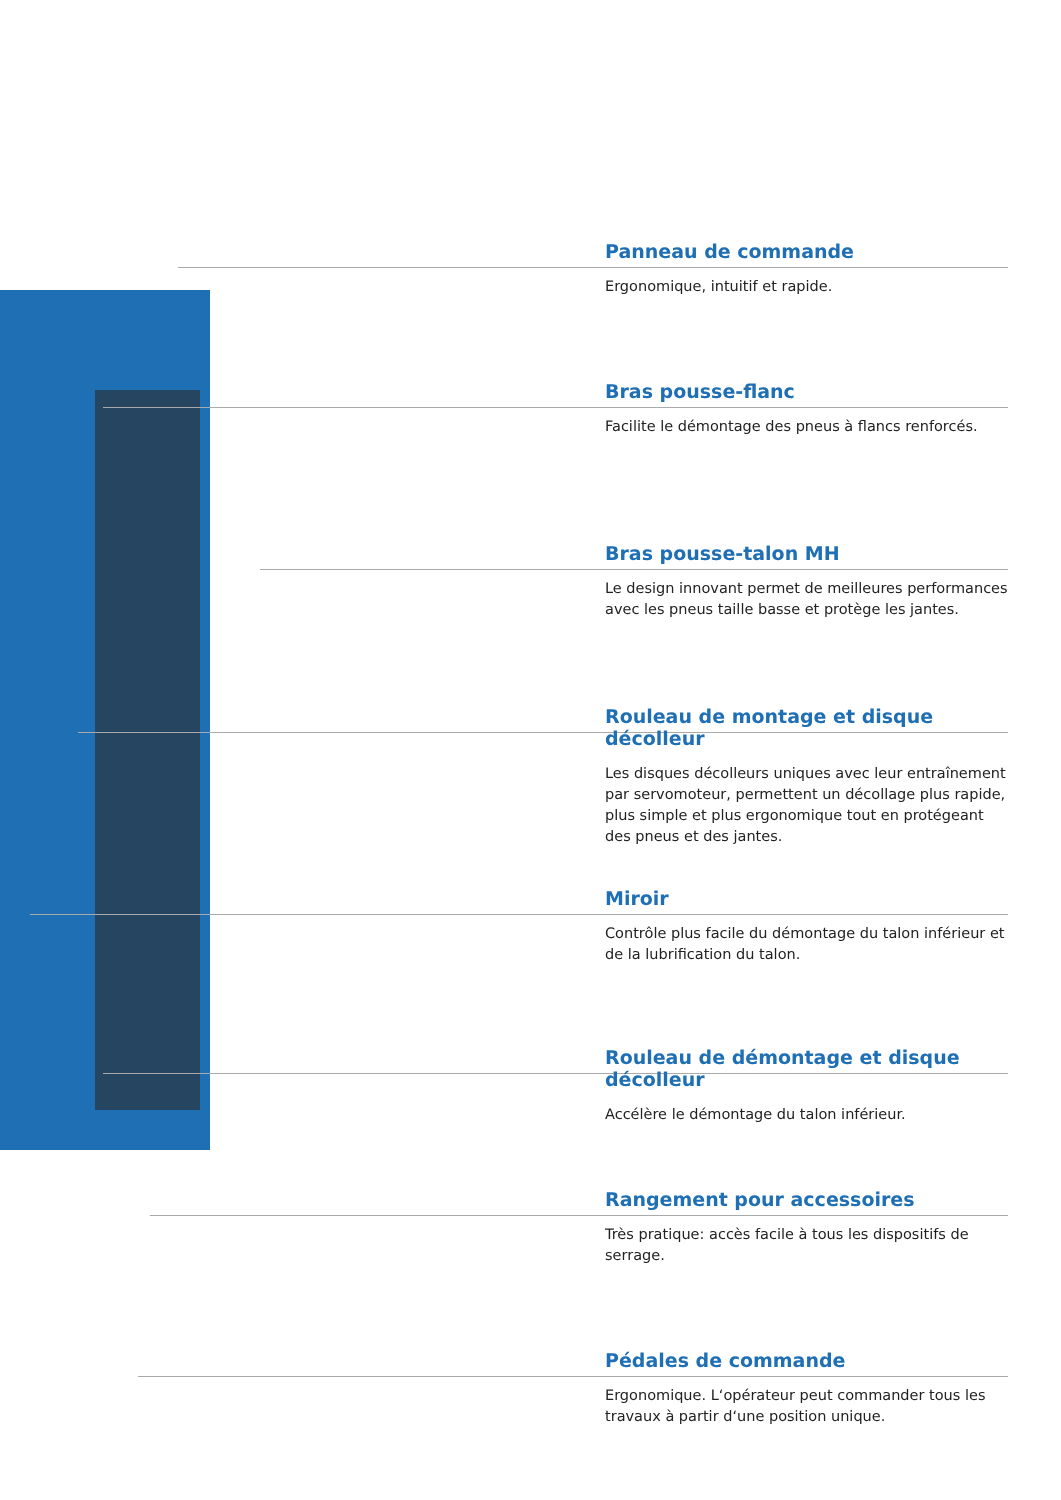Panneau de commande
Ergonomique, intuitif et rapide.
Bras pousse-flanc
Facilite le démontage des pneus à flancs renforcés.
Bras pousse-talon MH
Le design innovant permet de meilleures performances avec les pneus taille basse et protège les jantes.
Rouleau de montage et disque décolleur
Les disques décolleurs uniques avec leur entraînement par servomoteur, permettent un décollage plus rapide, plus simple et plus ergonomique tout en protégeant des pneus et des jantes.
Miroir
Contrôle plus facile du démontage du talon inférieur et de la lubrification du talon.
Rouleau de démontage et disque décolleur
Accélère le démontage du talon inférieur.
Rangement pour accessoires
Très pratique: accès facile à tous les dispositifs de serrage.
Pédales de commande
Ergonomique. L‘opérateur peut commander tous les travaux à partir d‘une position unique.